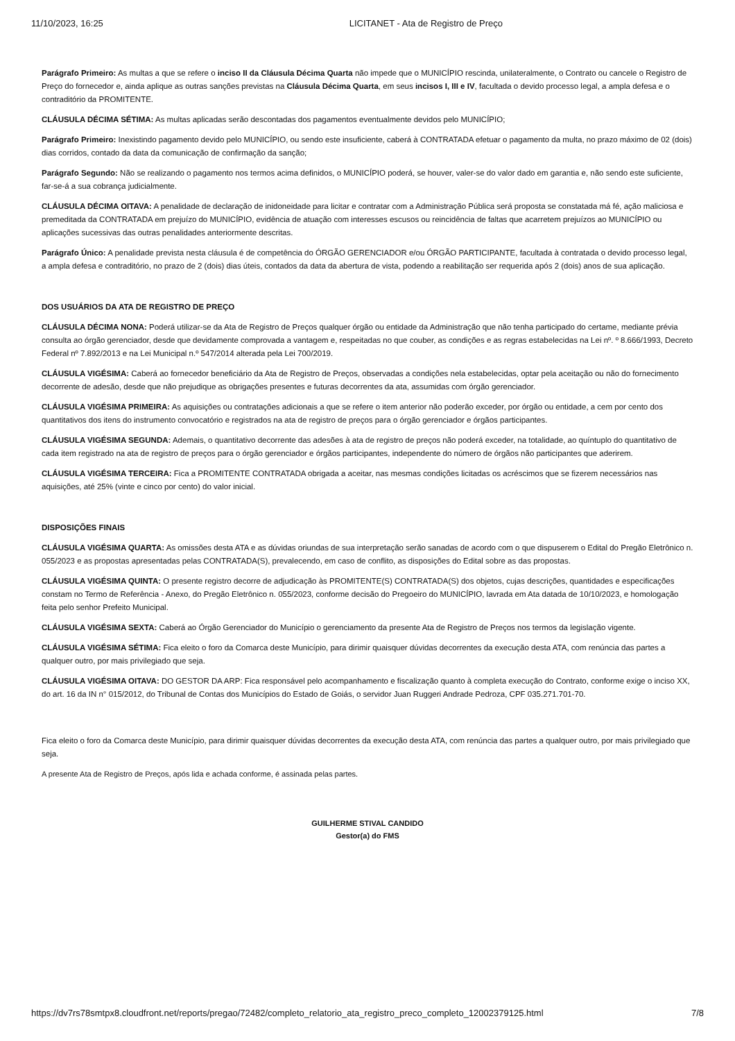11/10/2023, 16:25 LICITANET - Ata de Registro de Preço
Parágrafo Primeiro: As multas a que se refere o inciso II da Cláusula Décima Quarta não impede que o MUNICÍPIO rescinda, unilateralmente, o Contrato ou cancele o Registro de Preço do fornecedor e, ainda aplique as outras sanções previstas na Cláusula Décima Quarta, em seus incisos I, III e IV, facultada o devido processo legal, a ampla defesa e o contraditório da PROMITENTE.
CLÁUSULA DÉCIMA SÉTIMA: As multas aplicadas serão descontadas dos pagamentos eventualmente devidos pelo MUNICÍPIO;
Parágrafo Primeiro: Inexistindo pagamento devido pelo MUNICÍPIO, ou sendo este insuficiente, caberá à CONTRATADA efetuar o pagamento da multa, no prazo máximo de 02 (dois) dias corridos, contado da data da comunicação de confirmação da sanção;
Parágrafo Segundo: Não se realizando o pagamento nos termos acima definidos, o MUNICÍPIO poderá, se houver, valer-se do valor dado em garantia e, não sendo este suficiente, far-se-á a sua cobrança judicialmente.
CLÁUSULA DÉCIMA OITAVA: A penalidade de declaração de inidoneidade para licitar e contratar com a Administração Pública será proposta se constatada má fé, ação maliciosa e premeditada da CONTRATADA em prejuízo do MUNICÍPIO, evidência de atuação com interesses escusos ou reincidência de faltas que acarretem prejuízos ao MUNICÍPIO ou aplicações sucessivas das outras penalidades anteriormente descritas.
Parágrafo Único: A penalidade prevista nesta cláusula é de competência do ÓRGÃO GERENCIADOR e/ou ÓRGÃO PARTICIPANTE, facultada à contratada o devido processo legal, a ampla defesa e contraditório, no prazo de 2 (dois) dias úteis, contados da data da abertura de vista, podendo a reabilitação ser requerida após 2 (dois) anos de sua aplicação.
DOS USUÁRIOS DA ATA DE REGISTRO DE PREÇO
CLÁUSULA DÉCIMA NONA: Poderá utilizar-se da Ata de Registro de Preços qualquer órgão ou entidade da Administração que não tenha participado do certame, mediante prévia consulta ao órgão gerenciador, desde que devidamente comprovada a vantagem e, respeitadas no que couber, as condições e as regras estabelecidas na Lei nº. º 8.666/1993, Decreto Federal nº 7.892/2013 e na Lei Municipal n.º 547/2014 alterada pela Lei 700/2019.
CLÁUSULA VIGÉSIMA: Caberá ao fornecedor beneficiário da Ata de Registro de Preços, observadas a condições nela estabelecidas, optar pela aceitação ou não do fornecimento decorrente de adesão, desde que não prejudique as obrigações presentes e futuras decorrentes da ata, assumidas com órgão gerenciador.
CLÁUSULA VIGÉSIMA PRIMEIRA: As aquisições ou contratações adicionais a que se refere o item anterior não poderão exceder, por órgão ou entidade, a cem por cento dos quantitativos dos itens do instrumento convocatório e registrados na ata de registro de preços para o órgão gerenciador e órgãos participantes.
CLÁUSULA VIGÉSIMA SEGUNDA: Ademais, o quantitativo decorrente das adesões à ata de registro de preços não poderá exceder, na totalidade, ao quíntuplo do quantitativo de cada item registrado na ata de registro de preços para o órgão gerenciador e órgãos participantes, independente do número de órgãos não participantes que aderirem.
CLÁUSULA VIGÉSIMA TERCEIRA: Fica a PROMITENTE CONTRATADA obrigada a aceitar, nas mesmas condições licitadas os acréscimos que se fizerem necessários nas aquisições, até 25% (vinte e cinco por cento) do valor inicial.
DISPOSIÇÕES FINAIS
CLÁUSULA VIGÉSIMA QUARTA: As omissões desta ATA e as dúvidas oriundas de sua interpretação serão sanadas de acordo com o que dispuserem o Edital do Pregão Eletrônico n. 055/2023 e as propostas apresentadas pelas CONTRATADA(S), prevalecendo, em caso de conflito, as disposições do Edital sobre as das propostas.
CLÁUSULA VIGÉSIMA QUINTA: O presente registro decorre de adjudicação às PROMITENTE(S) CONTRATADA(S) dos objetos, cujas descrições, quantidades e especificações constam no Termo de Referência - Anexo, do Pregão Eletrônico n. 055/2023, conforme decisão do Pregoeiro do MUNICÍPIO, lavrada em Ata datada de 10/10/2023, e homologação feita pelo senhor Prefeito Municipal.
CLÁUSULA VIGÉSIMA SEXTA: Caberá ao Órgão Gerenciador do Município o gerenciamento da presente Ata de Registro de Preços nos termos da legislação vigente.
CLÁUSULA VIGÉSIMA SÉTIMA: Fica eleito o foro da Comarca deste Município, para dirimir quaisquer dúvidas decorrentes da execução desta ATA, com renúncia das partes a qualquer outro, por mais privilegiado que seja.
CLÁUSULA VIGÉSIMA OITAVA: DO GESTOR DA ARP: Fica responsável pelo acompanhamento e fiscalização quanto à completa execução do Contrato, conforme exige o inciso XX, do art. 16 da IN n° 015/2012, do Tribunal de Contas dos Municípios do Estado de Goiás, o servidor Juan Ruggeri Andrade Pedroza, CPF 035.271.701-70.
Fica eleito o foro da Comarca deste Município, para dirimir quaisquer dúvidas decorrentes da execução desta ATA, com renúncia das partes a qualquer outro, por mais privilegiado que seja.
A presente Ata de Registro de Preços, após lida e achada conforme, é assinada pelas partes.
GUILHERME STIVAL CANDIDO
Gestor(a) do FMS
https://dv7rs78smtpx8.cloudfront.net/reports/pregao/72482/completo_relatorio_ata_registro_preco_completo_12002379125.html 7/8